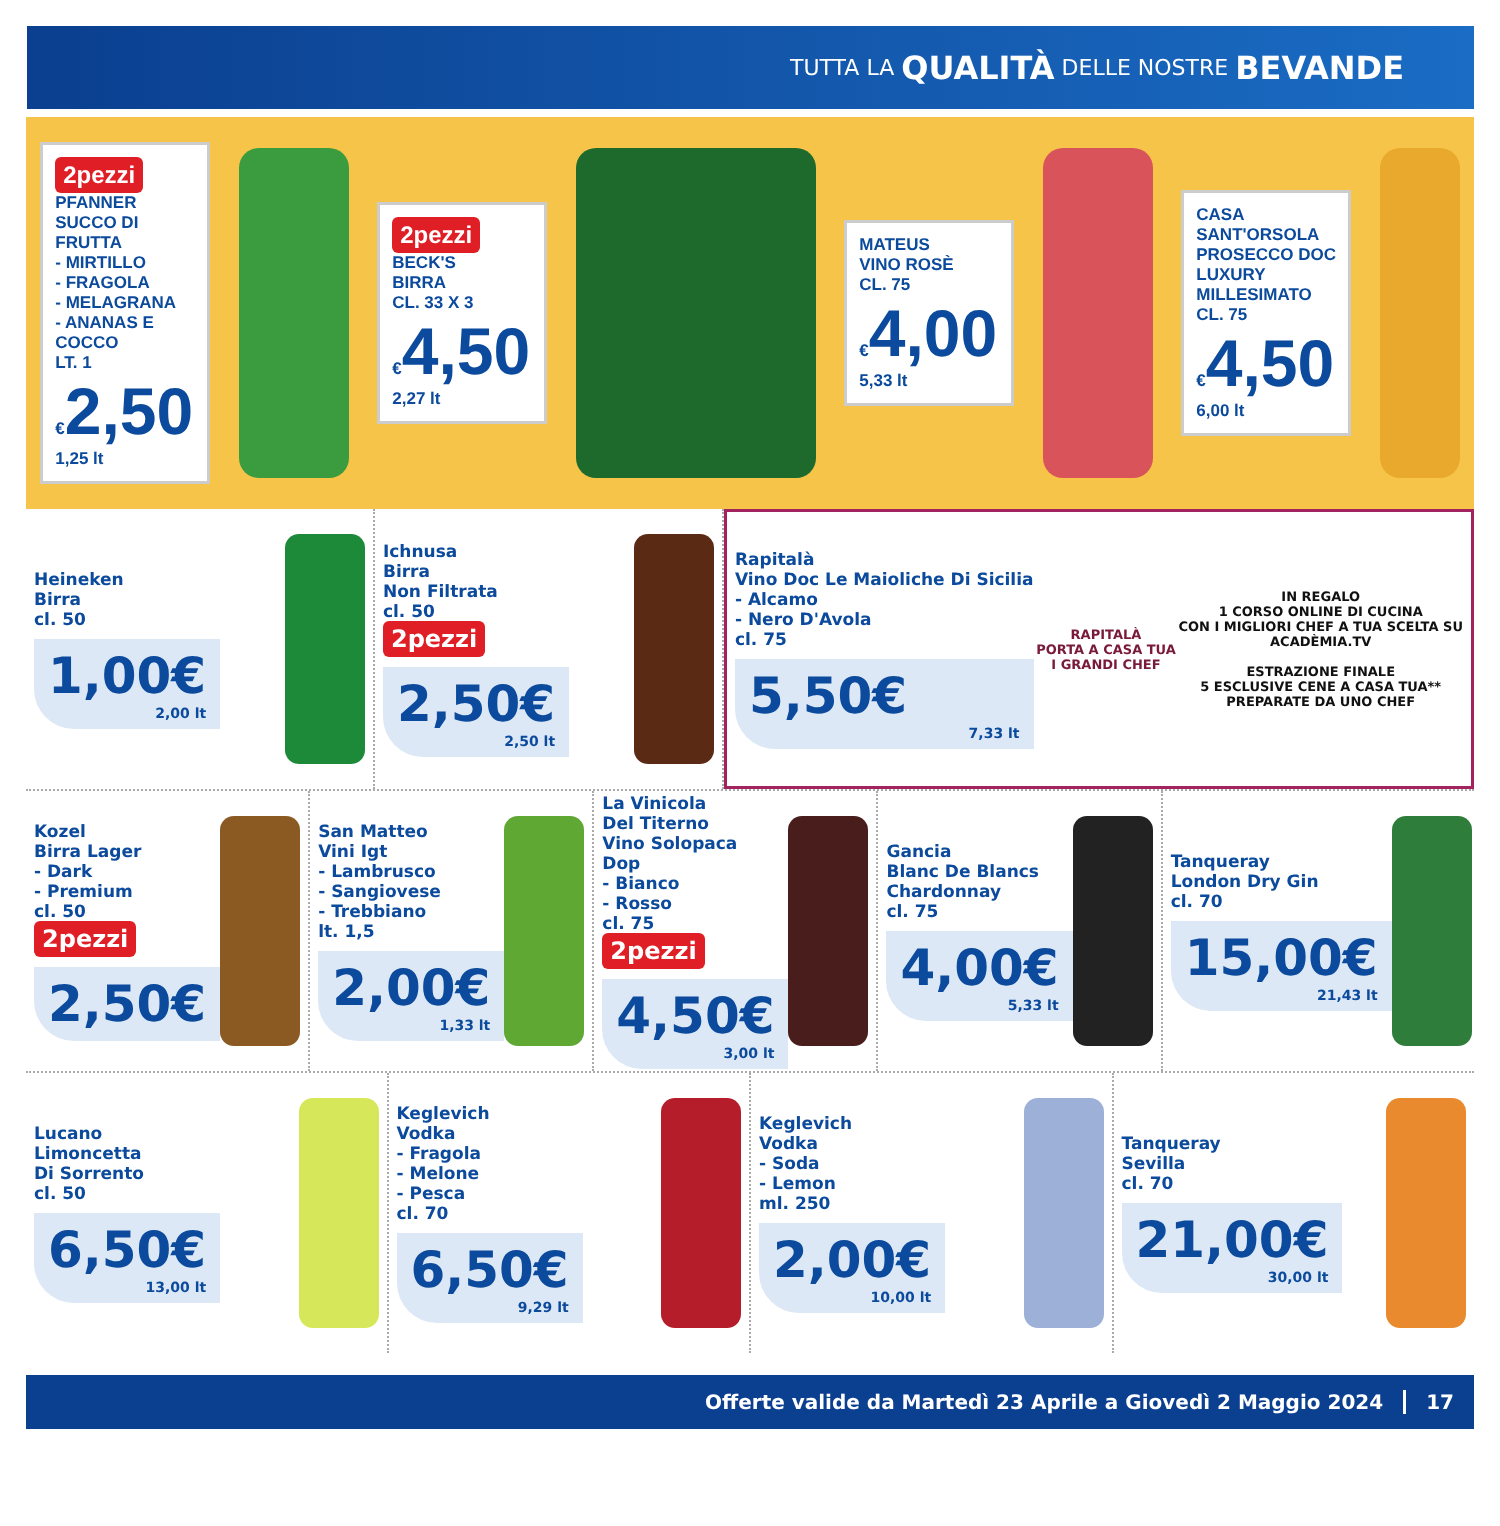TUTTA LA QUALITÀ DELLE NOSTRE BEVANDE
2pezzi
PFANNER
SUCCO DI FRUTTA
- MIRTILLO
- FRAGOLA
- MELAGRANA
- ANANAS E COCCO
LT. 1
€2,50
1,25 lt
2pezzi
BECK'S
BIRRA
CL. 33 X 3
€4,50
2,27 lt
MATEUS
VINO ROSÈ
CL. 75
€4,00
5,33 lt
CASA SANT'ORSOLA
PROSECCO DOC
LUXURY
MILLESIMATO
CL. 75
€4,50
6,00 lt
Heineken
Birra
cl. 50
1,00€
2,00 lt
Ichnusa
Birra
Non Filtrata
cl. 50
2pezzi
2,50€
2,50 lt
Rapitalà
Vino Doc Le Maioliche Di Sicilia
- Alcamo
- Nero D'Avola
cl. 75
5,50€
7,33 lt
RAPITALÀ
PORTA A CASA TUA
I GRANDI CHEF
IN REGALO
1 CORSO ONLINE DI CUCINA
CON I MIGLIORI CHEF A TUA SCELTA SU
ACADÈMIA.TV
ESTRAZIONE FINALE
5 ESCLUSIVE CENE A CASA TUA**
PREPARATE DA UNO CHEF
Kozel
Birra Lager
- Dark
- Premium
cl. 50
2pezzi
2,50€
San Matteo
Vini Igt
- Lambrusco
- Sangiovese
- Trebbiano
lt. 1,5
2,00€
1,33 lt
La Vinicola
Del Titerno
Vino Solopaca
Dop
- Bianco
- Rosso
cl. 75
2pezzi
4,50€
3,00 lt
Gancia
Blanc De Blancs
Chardonnay
cl. 75
4,00€
5,33 lt
Tanqueray
London Dry Gin
cl. 70
15,00€
21,43 lt
Lucano
Limoncetta
Di Sorrento
cl. 50
6,50€
13,00 lt
Keglevich
Vodka
- Fragola
- Melone
- Pesca
cl. 70
6,50€
9,29 lt
Keglevich
Vodka
- Soda
- Lemon
ml. 250
2,00€
10,00 lt
Tanqueray
Sevilla
cl. 70
21,00€
30,00 lt
Offerte valide da Martedì 23 Aprile a Giovedì 2 Maggio 2024 17